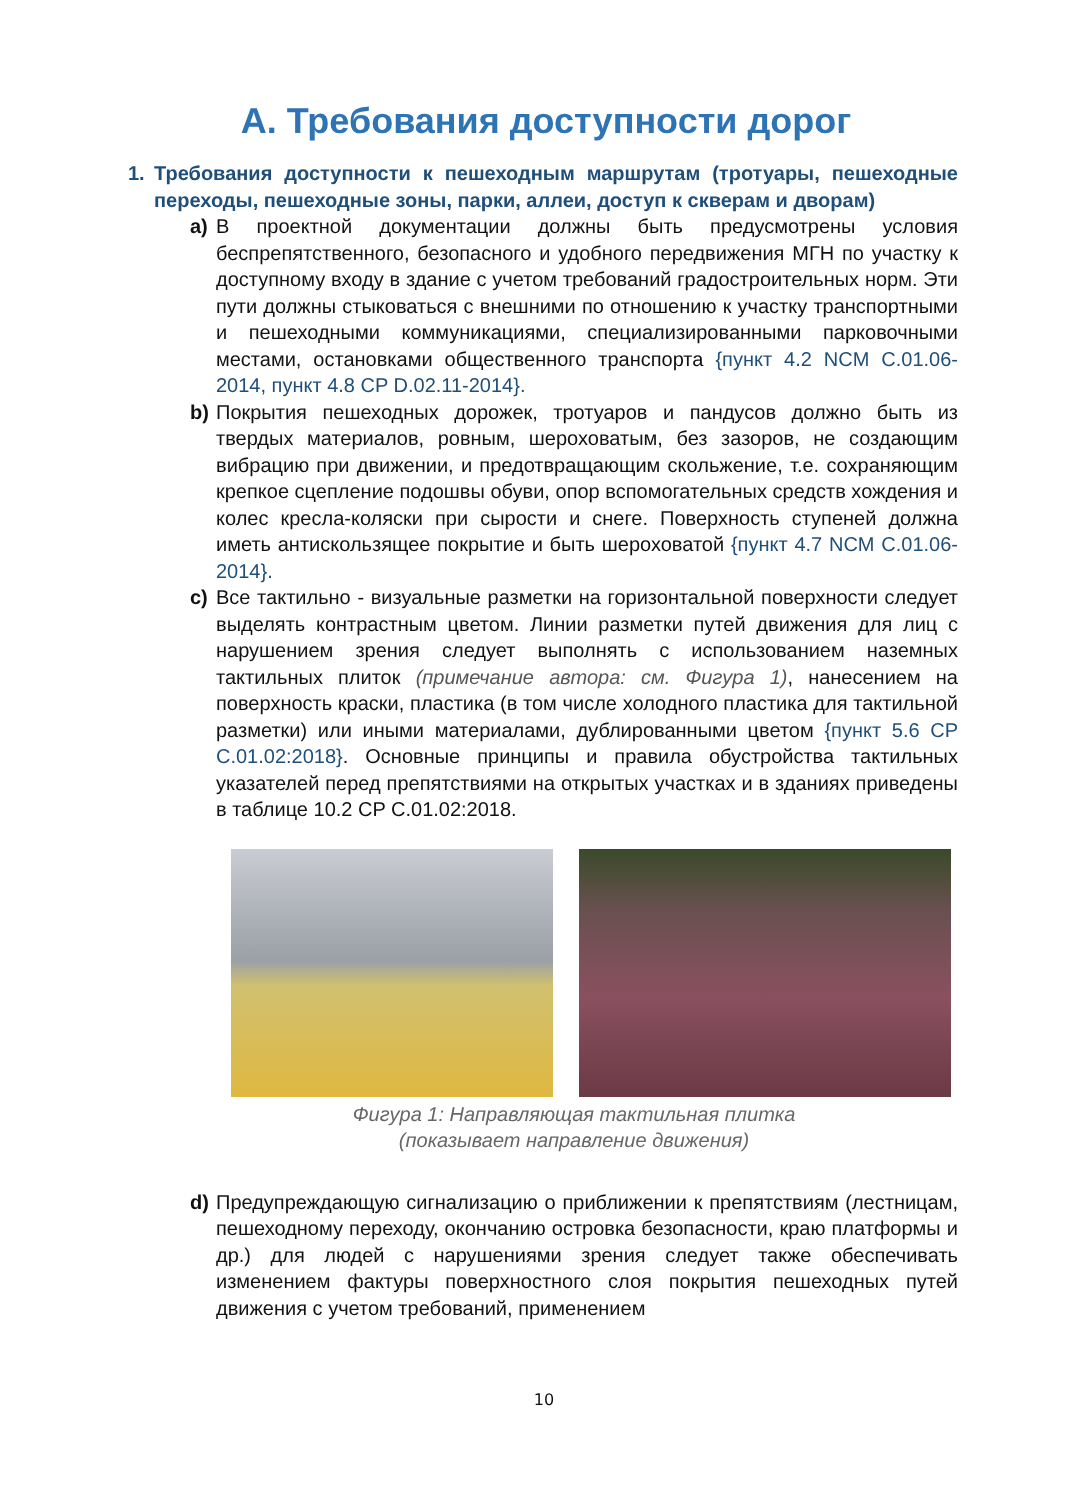A. Требования доступности дорог
1. Требования доступности к пешеходным маршрутам (тротуары, пешеходные переходы, пешеходные зоны, парки, аллеи, доступ к скверам и дворам)
a) В проектной документации должны быть предусмотрены условия беспрепятственного, безопасного и удобного передвижения МГН по участку к доступному входу в здание с учетом требований градостроительных норм. Эти пути должны стыковаться с внешними по отношению к участку транспортными и пешеходными коммуникациями, специализированными парковочными местами, остановками общественного транспорта {пункт 4.2 NCM C.01.06-2014, пункт 4.8 CP D.02.11-2014}.
b) Покрытия пешеходных дорожек, тротуаров и пандусов должно быть из твердых материалов, ровным, шероховатым, без зазоров, не создающим вибрацию при движении, и предотвращающим скольжение, т.е. сохраняющим крепкое сцепление подошвы обуви, опор вспомогательных средств хождения и колес кресла-коляски при сырости и снеге. Поверхность ступеней должна иметь антискользящее покрытие и быть шероховатой {пункт 4.7 NCM C.01.06-2014}.
c) Все тактильно - визуальные разметки на горизонтальной поверхности следует выделять контрастным цветом. Линии разметки путей движения для лиц с нарушением зрения следует выполнять с использованием наземных тактильных плиток (примечание автора: см. Фигура 1), нанесением на поверхность краски, пластика (в том числе холодного пластика для тактильной разметки) или иными материалами, дублированными цветом {пункт 5.6 CP C.01.02:2018}. Основные принципы и правила обустройства тактильных указателей перед препятствиями на открытых участках и в зданиях приведены в таблице 10.2 CP C.01.02:2018.
Фигура 1: Направляющая тактильная плитка
(показывает направление движения)
d) Предупреждающую сигнализацию о приближении к препятствиям (лестницам, пешеходному переходу, окончанию островка безопасности, краю платформы и др.) для людей с нарушениями зрения следует также обеспечивать изменением фактуры поверхностного слоя покрытия пешеходных путей движения с учетом требований, применением
10